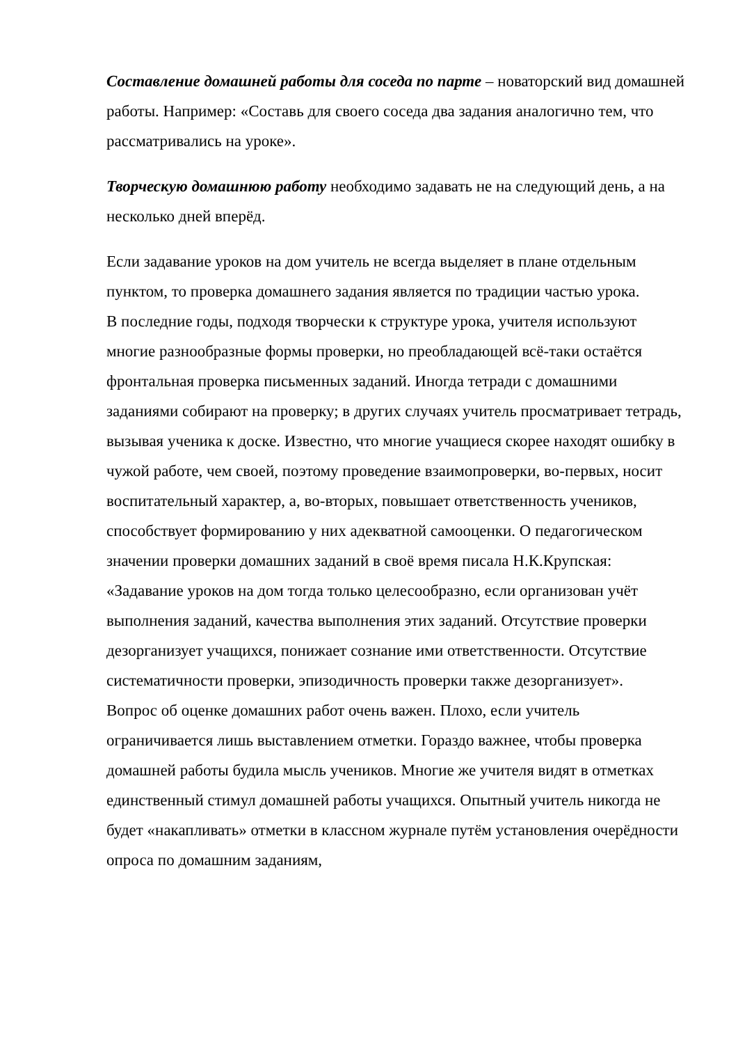Составление домашней работы для соседа по парте – новаторский вид домашней работы. Например: «Составь для своего соседа два задания аналогично тем, что рассматривались на уроке».
Творческую домашнюю работу необходимо задавать не на следующий день, а на несколько дней вперёд.
Если задавание уроков на дом учитель не всегда выделяет в плане отдельным пунктом, то проверка домашнего задания является по традиции частью урока.
В последние годы, подходя творчески к структуре урока, учителя используют многие разнообразные формы проверки, но преобладающей всё-таки остаётся фронтальная проверка письменных заданий. Иногда тетради с домашними заданиями собирают на проверку; в других случаях учитель просматривает тетрадь, вызывая ученика к доске. Известно, что многие учащиеся скорее находят ошибку в чужой работе, чем своей, поэтому проведение взаимопроверки, во-первых, носит воспитательный характер, а, во-вторых, повышает ответственность учеников, способствует формированию у них адекватной самооценки. О педагогическом значении проверки домашних заданий в своё время писала Н.К.Крупская: «Задавание уроков на дом тогда только целесообразно, если организован учёт выполнения заданий, качества выполнения этих заданий. Отсутствие проверки дезорганизует учащихся, понижает сознание ими ответственности. Отсутствие систематичности проверки, эпизодичность проверки также дезорганизует».
Вопрос об оценке домашних работ очень важен. Плохо, если учитель ограничивается лишь выставлением отметки. Гораздо важнее, чтобы проверка домашней работы будила мысль учеников. Многие же учителя видят в отметках единственный стимул домашней работы учащихся. Опытный учитель никогда не будет «накапливать» отметки в классном журнале путём установления очерёдности опроса по домашним заданиям,